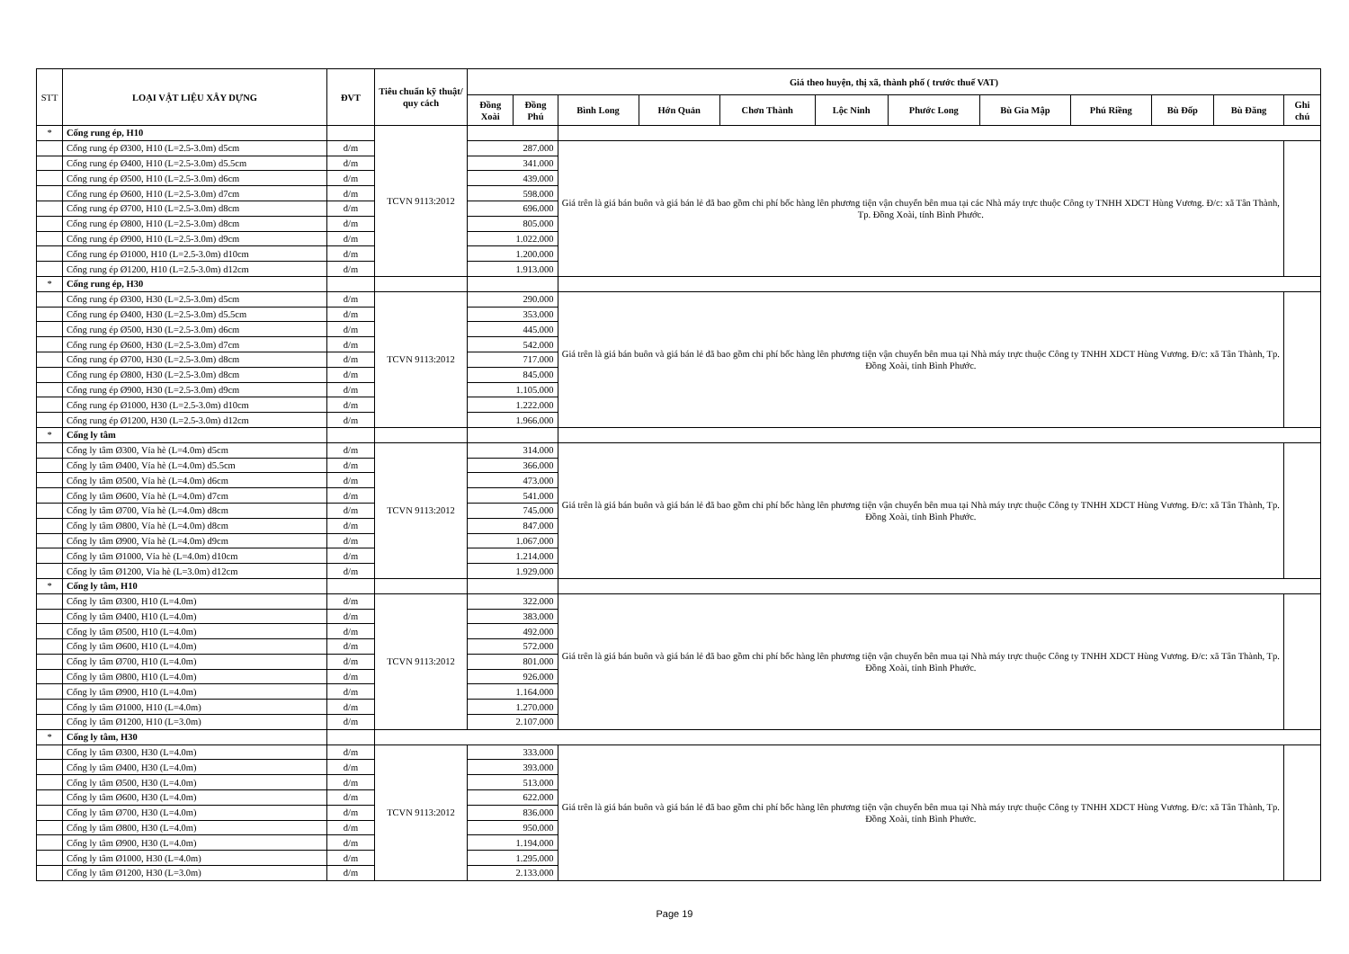| STT | LOẠI VẬT LIỆU XÂY DỰNG | ĐVT | Tiêu chuẩn kỹ thuật/ quy cách | Giá theo huyện, thị xã, thành phố ( trước thuế VAT) | | | | | | | | | | | |
| --- | --- | --- | --- | --- | --- | --- | --- | --- | --- | --- | --- | --- | --- | --- | --- |
| | | | | Đồng Xoài | Đồng Phú | Bình Long | Hớn Quản | Chơn Thành | Lộc Ninh | Phước Long | Bù Gia Mập | Phú Riềng | Bù Đốp | Bù Đăng | Ghi chú |
| * | Cống rung ép, H10 | | TCVN 9113:2012 | | | | | | | | | | | | |
| | Cống rung ép Ø300, H10 (L=2.5-3.0m) d5cm | đ/m | | 287.000 | | Giá trên là giá bán buôn và giá bán lẻ đã bao gồm chi phí bốc hàng lên phương tiện vận chuyển bên mua tại các Nhà máy trực thuộc Công ty TNHH XDCT Hùng Vương. Đ/c: xã Tân Thành, Tp. Đồng Xoài, tỉnh Bình Phước. | | | | | | | | | |
| | Cống rung ép Ø400, H10 (L=2.5-3.0m) d5.5cm | đ/m | | 341.000 | | | | | | | | | | | |
| | Cống rung ép Ø500, H10 (L=2.5-3.0m) d6cm | đ/m | | 439.000 | | | | | | | | | | | |
| | Cống rung ép Ø600, H10 (L=2.5-3.0m) d7cm | đ/m | | 598.000 | | | | | | | | | | | |
| | Cống rung ép Ø700, H10 (L=2.5-3.0m) d8cm | đ/m | | 696.000 | | | | | | | | | | | |
| | Cống rung ép Ø800, H10 (L=2.5-3.0m) d8cm | đ/m | | 805.000 | | | | | | | | | | | |
| | Cống rung ép Ø900, H10 (L=2.5-3.0m) d9cm | đ/m | | 1.022.000 | | | | | | | | | | | |
| | Cống rung ép Ø1000, H10 (L=2.5-3.0m) d10cm | đ/m | | 1.200.000 | | | | | | | | | | | |
| | Cống rung ép Ø1200, H10 (L=2.5-3.0m) d12cm | đ/m | | 1.913.000 | | | | | | | | | | | |
| * | Cống rung ép, H30 | | | | | | | | | | | | | | |
| | Cống rung ép Ø300, H30 (L=2.5-3.0m) d5cm | đ/m | TCVN 9113:2012 | 290.000 | | Giá trên là giá bán buôn và giá bán lẻ đã bao gồm chi phí bốc hàng lên phương tiện vận chuyển bên mua tại Nhà máy trực thuộc Công ty TNHH XDCT Hùng Vương. Đ/c: xã Tân Thành, Tp. Đồng Xoài, tỉnh Bình Phước. | | | | | | | | | |
| | Cống rung ép Ø400, H30 (L=2.5-3.0m) d5.5cm | đ/m | | 353.000 | | | | | | | | | | | |
| | Cống rung ép Ø500, H30 (L=2.5-3.0m) d6cm | đ/m | | 445.000 | | | | | | | | | | | |
| | Cống rung ép Ø600, H30 (L=2.5-3.0m) d7cm | đ/m | | 542.000 | | | | | | | | | | | |
| | Cống rung ép Ø700, H30 (L=2.5-3.0m) d8cm | đ/m | | 717.000 | | | | | | | | | | | |
| | Cống rung ép Ø800, H30 (L=2.5-3.0m) d8cm | đ/m | | 845.000 | | | | | | | | | | | |
| | Cống rung ép Ø900, H30 (L=2.5-3.0m) d9cm | đ/m | | 1.105.000 | | | | | | | | | | | |
| | Cống rung ép Ø1000, H30 (L=2.5-3.0m) d10cm | đ/m | | 1.222.000 | | | | | | | | | | | |
| | Cống rung ép Ø1200, H30 (L=2.5-3.0m) d12cm | đ/m | | 1.966.000 | | | | | | | | | | | |
| * | Cống ly tâm | | | | | | | | | | | | | | |
| | Cống ly tâm Ø300, Vỉa hè (L=4.0m) d5cm | đ/m | TCVN 9113:2012 | 314.000 | | Giá trên là giá bán buôn và giá bán lẻ đã bao gồm chi phí bốc hàng lên phương tiện vận chuyển bên mua tại Nhà máy trực thuộc Công ty TNHH XDCT Hùng Vương. Đ/c: xã Tân Thành, Tp. Đồng Xoài, tỉnh Bình Phước. | | | | | | | | | |
| | Cống ly tâm Ø400, Vỉa hè (L=4.0m) d5.5cm | đ/m | | 366.000 | | | | | | | | | | | |
| | Cống ly tâm Ø500, Vỉa hè (L=4.0m) d6cm | đ/m | | 473.000 | | | | | | | | | | | |
| | Cống ly tâm Ø600, Vỉa hè (L=4.0m) d7cm | đ/m | | 541.000 | | | | | | | | | | | |
| | Cống ly tâm Ø700, Vỉa hè (L=4.0m) d8cm | đ/m | | 745.000 | | | | | | | | | | | |
| | Cống ly tâm Ø800, Vỉa hè (L=4.0m) d8cm | đ/m | | 847.000 | | | | | | | | | | | |
| | Cống ly tâm Ø900, Vỉa hè (L=4.0m) d9cm | đ/m | | 1.067.000 | | | | | | | | | | | |
| | Cống ly tâm Ø1000, Vỉa hè (L=4.0m) d10cm | đ/m | | 1.214.000 | | | | | | | | | | | |
| | Cống ly tâm Ø1200, Vỉa hè (L=3.0m) d12cm | đ/m | | 1.929.000 | | | | | | | | | | | |
| * | Cống ly tâm, H10 | | | | | | | | | | | | | | |
| | Cống ly tâm Ø300, H10 (L=4.0m) | đ/m | TCVN 9113:2012 | 322.000 | | Giá trên là giá bán buôn và giá bán lẻ đã bao gồm chi phí bốc hàng lên phương tiện vận chuyển bên mua tại Nhà máy trực thuộc Công ty TNHH XDCT Hùng Vương. Đ/c: xã Tân Thành, Tp. Đồng Xoài, tỉnh Bình Phước. | | | | | | | | | |
| | Cống ly tâm Ø400, H10 (L=4.0m) | đ/m | | 383.000 | | | | | | | | | | | |
| | Cống ly tâm Ø500, H10 (L=4.0m) | đ/m | | 492.000 | | | | | | | | | | | |
| | Cống ly tâm Ø600, H10 (L=4.0m) | đ/m | | 572.000 | | | | | | | | | | | |
| | Cống ly tâm Ø700, H10 (L=4.0m) | đ/m | | 801.000 | | | | | | | | | | | |
| | Cống ly tâm Ø800, H10 (L=4.0m) | đ/m | | 926.000 | | | | | | | | | | | |
| | Cống ly tâm Ø900, H10 (L=4.0m) | đ/m | | 1.164.000 | | | | | | | | | | | |
| | Cống ly tâm Ø1000, H10 (L=4.0m) | đ/m | | 1.270.000 | | | | | | | | | | | |
| | Cống ly tâm Ø1200, H10 (L=3.0m) | đ/m | | 2.107.000 | | | | | | | | | | | |
| * | Cống ly tâm, H30 | | | | | | | | | | | | | | |
| | Cống ly tâm Ø300, H30 (L=4.0m) | đ/m | TCVN 9113:2012 | 333.000 | | Giá trên là giá bán buôn và giá bán lẻ đã bao gồm chi phí bốc hàng lên phương tiện vận chuyển bên mua tại Nhà máy trực thuộc Công ty TNHH XDCT Hùng Vương. Đ/c: xã Tân Thành, Tp. Đồng Xoài, tỉnh Bình Phước. | | | | | | | | | |
| | Cống ly tâm Ø400, H30 (L=4.0m) | đ/m | | 393.000 | | | | | | | | | | | |
| | Cống ly tâm Ø500, H30 (L=4.0m) | đ/m | | 513.000 | | | | | | | | | | | |
| | Cống ly tâm Ø600, H30 (L=4.0m) | đ/m | | 622.000 | | | | | | | | | | | |
| | Cống ly tâm Ø700, H30 (L=4.0m) | đ/m | | 836.000 | | | | | | | | | | | |
| | Cống ly tâm Ø800, H30 (L=4.0m) | đ/m | | 950.000 | | | | | | | | | | | |
| | Cống ly tâm Ø900, H30 (L=4.0m) | đ/m | | 1.194.000 | | | | | | | | | | | |
| | Cống ly tâm Ø1000, H30 (L=4.0m) | đ/m | | 1.295.000 | | | | | | | | | | | |
| | Cống ly tâm Ø1200, H30 (L=3.0m) | đ/m | | 2.133.000 | | | | | | | | | | | |
Page 19